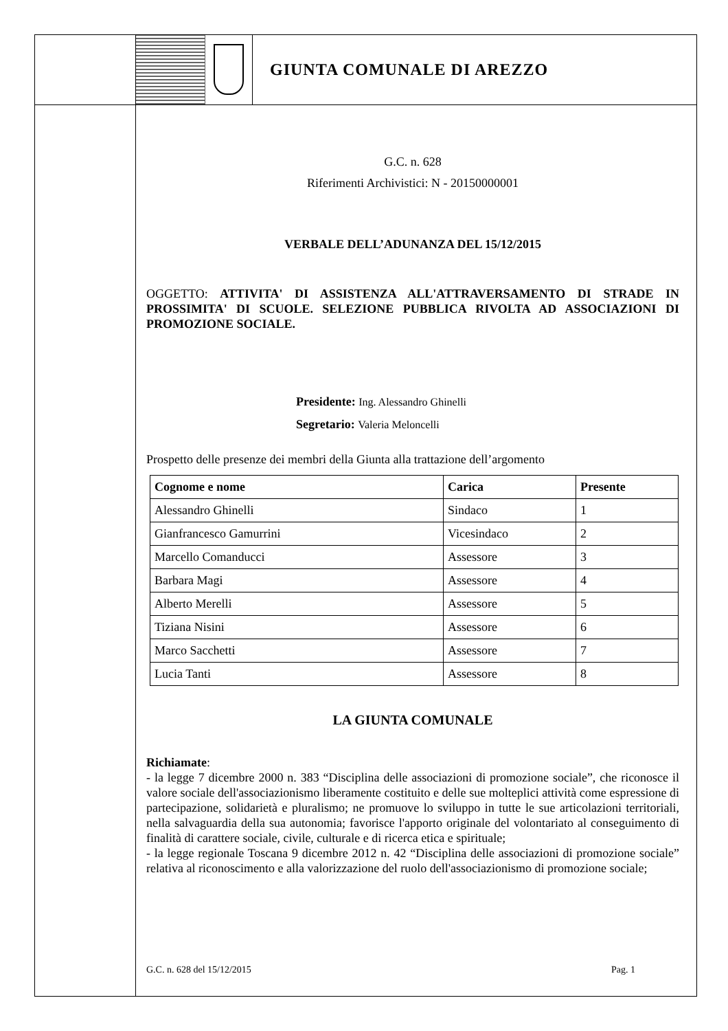GIUNTA COMUNALE DI AREZZO
G.C. n. 628
Riferimenti Archivistici: N - 20150000001
VERBALE DELL’ADUNANZA DEL 15/12/2015
OGGETTO: ATTIVITA' DI ASSISTENZA ALL'ATTRAVERSAMENTO DI STRADE IN PROSSIMITA' DI SCUOLE. SELEZIONE PUBBLICA RIVOLTA AD ASSOCIAZIONI DI PROMOZIONE SOCIALE.
Presidente: Ing. Alessandro Ghinelli
Segretario: Valeria Meloncelli
Prospetto delle presenze dei membri della Giunta alla trattazione dell’argomento
| Cognome e nome | Carica | Presente |
| --- | --- | --- |
| Alessandro Ghinelli | Sindaco | 1 |
| Gianfrancesco Gamurrini | Vicesindaco | 2 |
| Marcello Comanducci | Assessore | 3 |
| Barbara Magi | Assessore | 4 |
| Alberto Merelli | Assessore | 5 |
| Tiziana Nisini | Assessore | 6 |
| Marco Sacchetti | Assessore | 7 |
| Lucia Tanti | Assessore | 8 |
LA GIUNTA COMUNALE
Richiamate:
- la legge 7 dicembre 2000 n. 383 “Disciplina delle associazioni di promozione sociale”, che riconosce il valore sociale dell'associazionismo liberamente costituito e delle sue molteplici attività come espressione di partecipazione, solidarietà e pluralismo; ne promuove lo sviluppo in tutte le sue articolazioni territoriali, nella salvaguardia della sua autonomia; favorisce l'apporto originale del volontariato al conseguimento di finalità di carattere sociale, civile, culturale e di ricerca etica e spirituale;
- la legge regionale Toscana 9 dicembre 2012 n. 42 “Disciplina delle associazioni di promozione sociale” relativa al riconoscimento e alla valorizzazione del ruolo dell'associazionismo di promozione sociale;
G.C. n. 628 del 15/12/2015 Pag. 1